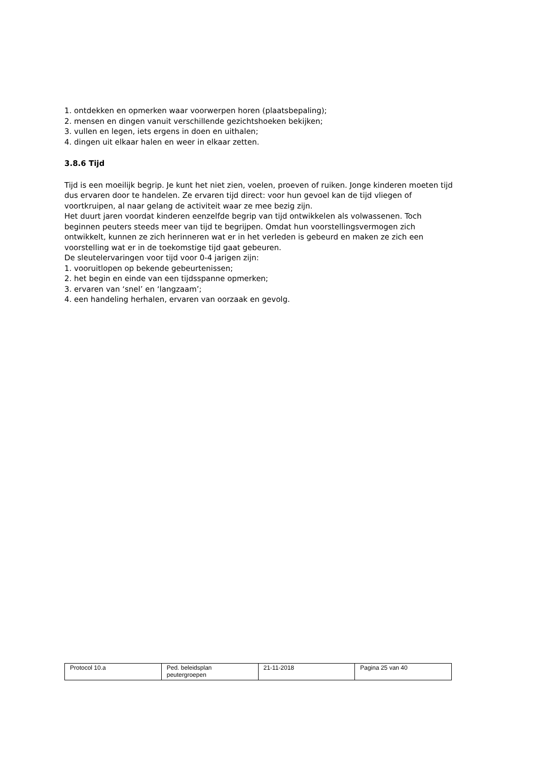1. ontdekken en opmerken waar voorwerpen horen (plaatsbepaling);
2. mensen en dingen vanuit verschillende gezichtshoeken bekijken;
3. vullen en legen, iets ergens in doen en uithalen;
4. dingen uit elkaar halen en weer in elkaar zetten.
3.8.6 Tijd
Tijd is een moeilijk begrip. Je kunt het niet zien, voelen, proeven of ruiken. Jonge kinderen moeten tijd dus ervaren door te handelen. Ze ervaren tijd direct: voor hun gevoel kan de tijd vliegen of voortkruipen, al naar gelang de activiteit waar ze mee bezig zijn.
Het duurt jaren voordat kinderen eenzelfde begrip van tijd ontwikkelen als volwassenen. Toch beginnen peuters steeds meer van tijd te begrijpen. Omdat hun voorstellingsvermogen zich ontwikkelt, kunnen ze zich herinneren wat er in het verleden is gebeurd en maken ze zich een voorstelling wat er in de toekomstige tijd gaat gebeuren.
De sleutelervaringen voor tijd voor 0-4 jarigen zijn:
1. vooruitlopen op bekende gebeurtenissen;
2. het begin en einde van een tijdsspanne opmerken;
3. ervaren van ‘snel’ en ‘langzaam’;
4. een handeling herhalen, ervaren van oorzaak en gevolg.
| Protocol 10.a | Ped. beleidsplan peutergroepen | 21-11-2018 | Pagina 25 van 40 |